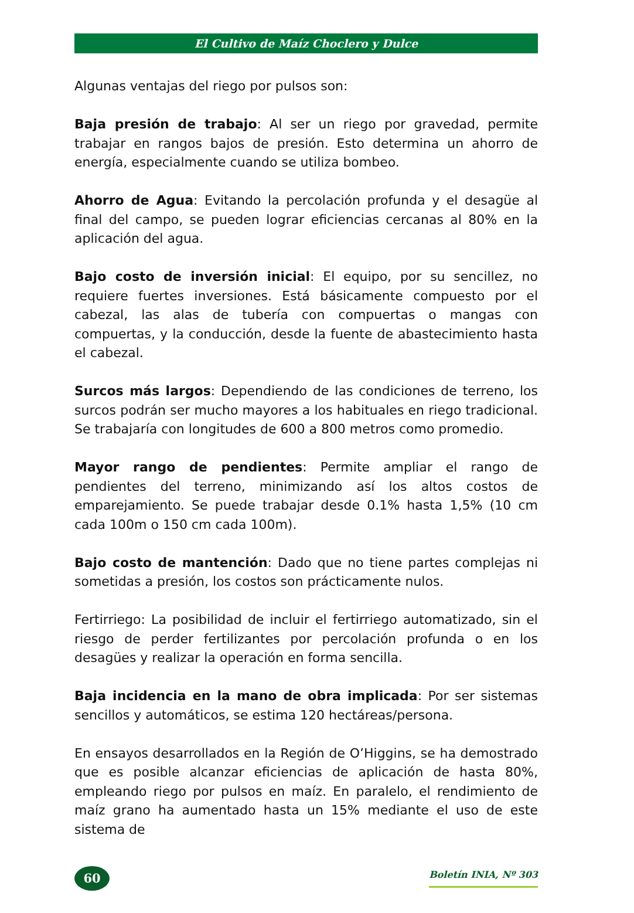El Cultivo de Maíz Choclero y Dulce
Algunas ventajas del riego por pulsos son:
Baja presión de trabajo: Al ser un riego por gravedad, permite trabajar en rangos bajos de presión. Esto determina un ahorro de energía, especialmente cuando se utiliza bombeo.
Ahorro de Agua: Evitando la percolación profunda y el desagüe al final del campo, se pueden lograr eficiencias cercanas al 80% en la aplicación del agua.
Bajo costo de inversión inicial: El equipo, por su sencillez, no requiere fuertes inversiones. Está básicamente compuesto por el cabezal, las alas de tubería con compuertas o mangas con compuertas, y la conducción, desde la fuente de abastecimiento hasta el cabezal.
Surcos más largos: Dependiendo de las condiciones de terreno, los surcos podrán ser mucho mayores a los habituales en riego tradicional. Se trabajaría con longitudes de 600 a 800 metros como promedio.
Mayor rango de pendientes: Permite ampliar el rango de pendientes del terreno, minimizando así los altos costos de emparejamiento. Se puede trabajar desde 0.1% hasta 1,5% (10 cm cada 100m o 150 cm cada 100m).
Bajo costo de mantención: Dado que no tiene partes complejas ni sometidas a presión, los costos son prácticamente nulos.
Fertirriego: La posibilidad de incluir el fertirriego automatizado, sin el riesgo de perder fertilizantes por percolación profunda o en los desagües y realizar la operación en forma sencilla.
Baja incidencia en la mano de obra implicada: Por ser sistemas sencillos y automáticos, se estima 120 hectáreas/persona.
En ensayos desarrollados en la Región de O’Higgins, se ha demostrado que es posible alcanzar eficiencias de aplicación de hasta 80%, empleando riego por pulsos en maíz. En paralelo, el rendimiento de maíz grano ha aumentado hasta un 15% mediante el uso de este sistema de
60
Boletín INIA, Nº 303